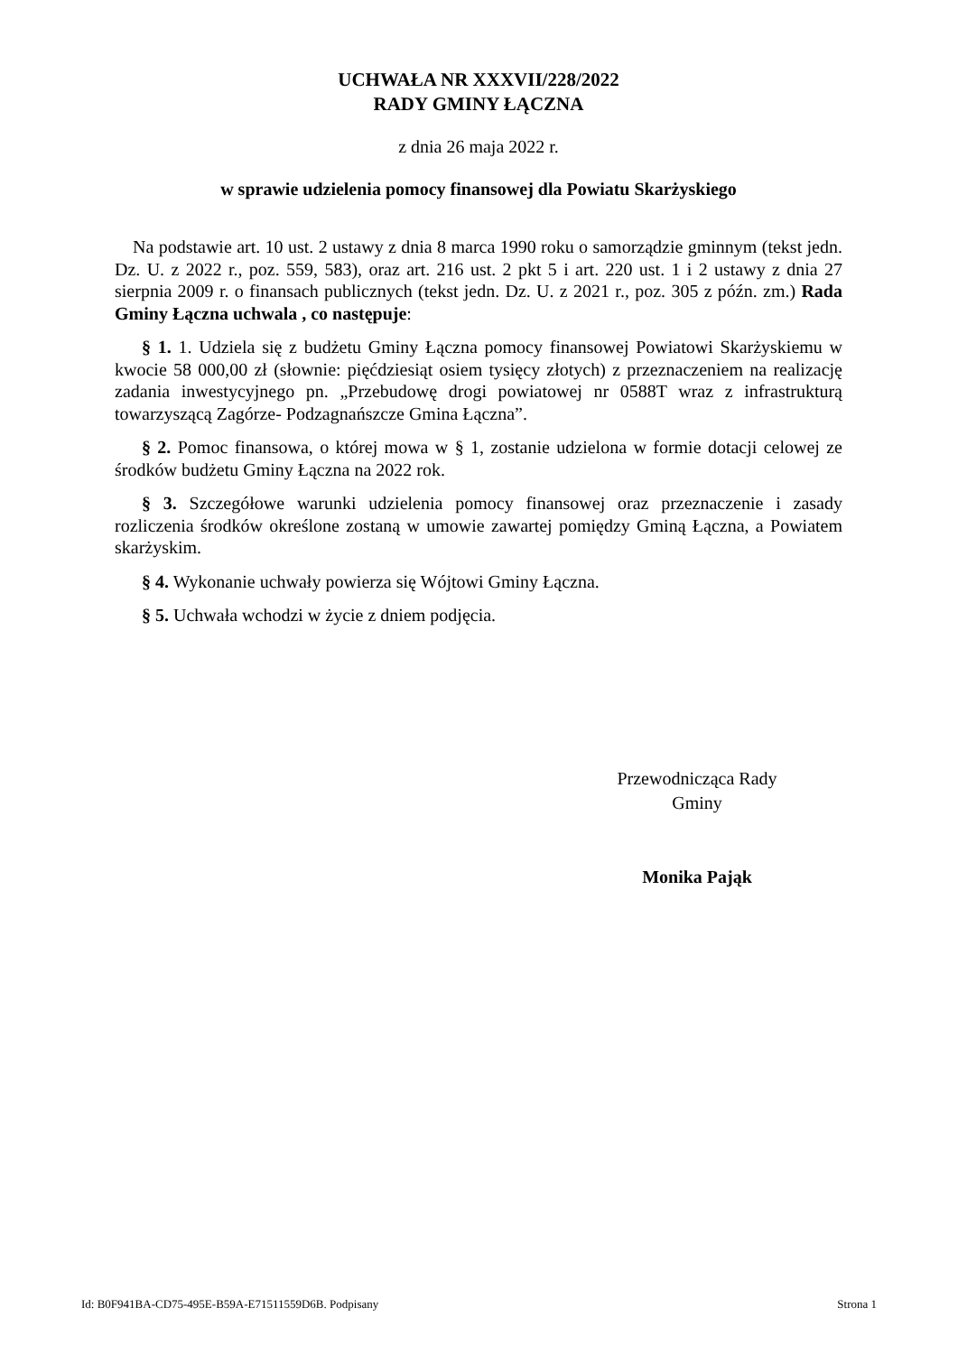UCHWAŁA NR XXXVII/228/2022
RADY GMINY ŁĄCZNA
z dnia 26 maja 2022 r.
w sprawie udzielenia pomocy finansowej dla Powiatu Skarżyskiego
Na podstawie art. 10 ust. 2 ustawy z dnia 8 marca 1990 roku o samorządzie gminnym (tekst jedn. Dz. U. z 2022 r., poz. 559, 583), oraz art. 216 ust. 2 pkt 5 i art. 220 ust. 1 i 2 ustawy z dnia 27 sierpnia 2009 r. o finansach publicznych (tekst jedn. Dz. U. z 2021 r., poz. 305 z późn. zm.) Rada Gminy Łączna uchwala , co następuje:
§ 1. 1. Udziela się z budżetu Gminy Łączna pomocy finansowej Powiatowi Skarżyskiemu w kwocie 58 000,00 zł (słownie: pięćdziesiąt osiem tysięcy złotych) z przeznaczeniem na realizację zadania inwestycyjnego pn. „Przebudowę drogi powiatowej nr 0588T wraz z infrastrukturą towarzyszącą Zagórze- Podzagnańszcze Gmina Łączna”.
§ 2. Pomoc finansowa, o której mowa w § 1, zostanie udzielona w formie dotacji celowej ze środków budżetu Gminy Łączna na 2022 rok.
§ 3. Szczegółowe warunki udzielenia pomocy finansowej oraz przeznaczenie i zasady rozliczenia środków określone zostaną w umowie zawartej pomiędzy Gminą Łączna, a Powiatem skarżyskim.
§ 4. Wykonanie uchwały powierza się Wójtowi Gminy Łączna.
§ 5. Uchwała wchodzi w życie z dniem podjęcia.
Przewodnicząca Rady
Gminy
Monika Pająk
Id: B0F941BA-CD75-495E-B59A-E71511559D6B. Podpisany Strona 1